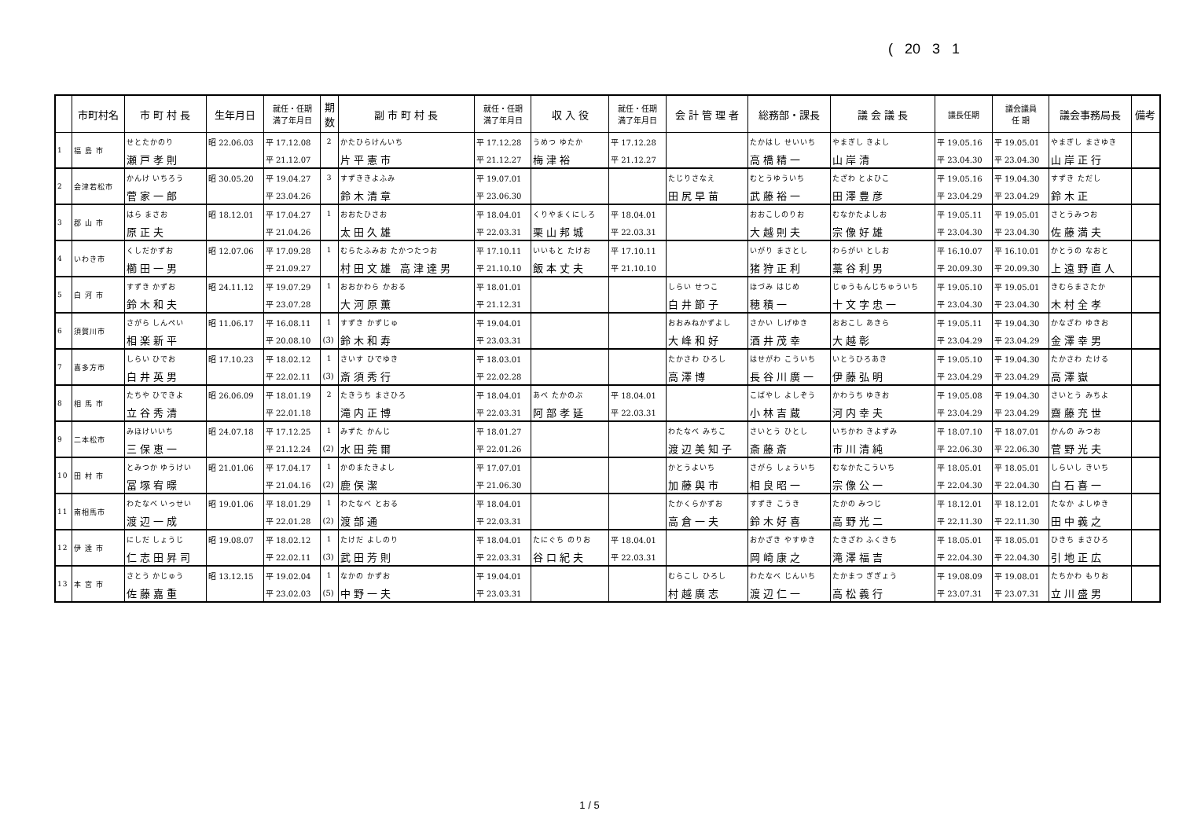( 20 3 1
| | 市町村名 | 市 町 村 長 | 生年月日 | 就任・任期 満了年月日 | 期 数 | 副 市 町 村 長 | 就任・任期 満了年月日 | 収 入 役 | 就任・任期 満了年月日 | 会 計 管 理 者 | 総務部・課長 | 議 会 議 長 | 議長任期 | 議会議員 任 期 | 議会事務局長 | 備考 |
| --- | --- | --- | --- | --- | --- | --- | --- | --- | --- | --- | --- | --- | --- | --- | --- | --- |
| 1 | 福 島 市 | せとたかのり | 昭 22.06.03 | 平 17.12.08 | 2 | かたひらけんいち | 平 17.12.28 | うめつ ゆたか | 平 17.12.28 | | たかはし せいいち | やまぎし きよし | 平 19.05.16 | 平 19.05.01 | やまぎし まさゆき | |
| | | 瀬戸孝則 | | 平 21.12.07 | | 片平憲市 | 平 21.12.27 | 梅津裕 | 平 21.12.27 | | 高橋精一 | 山岸清 | 平 23.04.30 | 平 23.04.30 | 山岸正行 | |
| 2 | 会津若松市 | かんけ いちろう | 昭 30.05.20 | 平 19.04.27 | 3 | すずききよふみ | 平 19.07.01 | | | たじりさなえ | むとうゆういち | たざわ とよひこ | 平 19.05.16 | 平 19.04.30 | すずき ただし | |
| | | 菅家一郎 | | 平 23.04.26 | | 鈴木清章 | 平 23.06.30 | | | 田尻早苗 | 武藤裕一 | 田澤豊彦 | 平 23.04.29 | 平 23.04.29 | 鈴木正 | |
| 3 | 郡 山 市 | はら まさお | 昭 18.12.01 | 平 17.04.27 | 1 | おおたひさお | 平 18.04.01 | くりやまくにしろ | 平 18.04.01 | | おおこしのりお | むなかたよしお | 平 19.05.11 | 平 19.05.01 | さとうみつお | |
| | | 原正夫 | | 平 21.04.26 | | 太田久雄 | 平 22.03.31 | 栗山邦城 | 平 22.03.31 | | 大越則夫 | 宗像好雄 | 平 23.04.30 | 平 23.04.30 | 佐藤満夫 | |
| 4 | いわき市 | くしだかずお | 昭 12.07.06 | 平 17.09.28 | 1 | むらたふみお たかつたつお | 平 17.10.11 | いいもと たけお | 平 17.10.11 | | いがり まさとし | わらがい としお | 平 16.10.07 | 平 16.10.01 | かとうの なおと | |
| | | 櫛田一男 | | 平 21.09.27 | | 村田文雄 高津達男 | 平 21.10.10 | 飯本丈夫 | 平 21.10.10 | | 猪狩正利 | 藁谷利男 | 平 20.09.30 | 平 20.09.30 | 上遠野直人 | |
| 5 | 白 河 市 | すずき かずお | 昭 24.11.12 | 平 19.07.29 | 1 | おおかわら かおる | 平 18.01.01 | | | しらい せつこ | ほづみ はじめ | じゅうもんじちゅういち | 平 19.05.10 | 平 19.05.01 | きむらまさたか | |
| | | 鈴木和夫 | | 平 23.07.28 | | 大河原薫 | 平 21.12.31 | | | 白井節子 | 穂積一 | 十文字忠一 | 平 23.04.30 | 平 23.04.30 | 木村全孝 | |
| 6 | 須賀川市 | さがら しんぺい | 昭 11.06.17 | 平 16.08.11 | 1 | すずき かずじゅ | 平 19.04.01 | | | おおみねかずよし | さかい しげゆき | おおこし あきら | 平 19.05.11 | 平 19.04.30 | かなざわ ゆきお | |
| | | 相楽新平 | | 平 20.08.10 | (3) | 鈴木和寿 | 平 23.03.31 | | | 大峰和好 | 酒井茂幸 | 大越彰 | 平 23.04.29 | 平 23.04.29 | 金澤幸男 | |
| 7 | 喜多方市 | しらい ひでお | 昭 17.10.23 | 平 18.02.12 | 1 | さいす ひでゆき | 平 18.03.01 | | | たかさわ ひろし | はせがわ こういち | いとうひろあき | 平 19.05.10 | 平 19.04.30 | たかさわ たける | |
| | | 白井英男 | | 平 22.02.11 | (3) | 斎須秀行 | 平 22.02.28 | | | 高澤博 | 長谷川廣一 | 伊藤弘明 | 平 23.04.29 | 平 23.04.29 | 高澤嶽 | |
| 8 | 相 馬 市 | たちや ひできよ | 昭 26.06.09 | 平 18.01.19 | 2 | たきうち まさひろ | 平 18.04.01 | あべ たかのぶ | 平 18.04.01 | | こばやし よしぞう | かわうち ゆきお | 平 19.05.08 | 平 19.04.30 | さいとう みちよ | |
| | | 立谷秀清 | | 平 22.01.18 | | 滝内正博 | 平 22.03.31 | 阿部孝延 | 平 22.03.31 | | 小林吉蔵 | 河内幸夫 | 平 23.04.29 | 平 23.04.29 | 齋藤充世 | |
| 9 | 二本松市 | みほけいいち | 昭 24.07.18 | 平 17.12.25 | 1 | みずた かんじ | 平 18.01.27 | | | わたなべ みちこ | さいとう ひとし | いちかわ きよずみ | 平 18.07.10 | 平 18.07.01 | かんの みつお | |
| | | 三保恵一 | | 平 21.12.24 | (2) | 水田莞爾 | 平 22.01.26 | | | 渡辺美知子 | 斎藤斎 | 市川清純 | 平 22.06.30 | 平 22.06.30 | 菅野光夫 | |
| 10 | 田 村 市 | とみつか ゆうけい | 昭 21.01.06 | 平 17.04.17 | 1 | かのまたきよし | 平 17.07.01 | | | かとうよいち | さがら しょういち | むなかたこういち | 平 18.05.01 | 平 18.05.01 | しらいし きいち | |
| | | 冨塚宥暻 | | 平 21.04.16 | (2) | 鹿俣潔 | 平 21.06.30 | | | 加藤與市 | 相良昭一 | 宗像公一 | 平 22.04.30 | 平 22.04.30 | 白石喜一 | |
| 11 | 南相馬市 | わたなべ いっせい | 昭 19.01.06 | 平 18.01.29 | 1 | わたなべ とおる | 平 18.04.01 | | | たかくらかずお | すずき こうき | たかの みつじ | 平 18.12.01 | 平 18.12.01 | たなか よしゆき | |
| | | 渡辺一成 | | 平 22.01.28 | (2) | 渡部通 | 平 22.03.31 | | | 高倉一夫 | 鈴木好喜 | 高野光二 | 平 22.11.30 | 平 22.11.30 | 田中義之 | |
| 12 | 伊 達 市 | にしだ しょうじ | 昭 19.08.07 | 平 18.02.12 | 1 | たけだ よしのり | 平 18.04.01 | たにぐち のりお | 平 18.04.01 | | おかざき やすゆき | たきざわ ふくきち | 平 18.05.01 | 平 18.05.01 | ひきち まさひろ | |
| | | 仁志田昇司 | | 平 22.02.11 | (3) | 武田芳則 | 平 22.03.31 | 谷口紀夫 | 平 22.03.31 | | 岡崎康之 | 滝澤福吉 | 平 22.04.30 | 平 22.04.30 | 引地正広 | |
| 13 | 本 宮 市 | さとう かじゅう | 昭 13.12.15 | 平 19.02.04 | 1 | なかの かずお | 平 19.04.01 | | | むらこし ひろし | わたなべ じんいち | たかまつ ぎぎょう | 平 19.08.09 | 平 19.08.01 | たちかわ もりお | |
| | | 佐藤嘉重 | | 平 23.02.03 | (5) | 中野一夫 | 平 23.03.31 | | | 村越廣志 | 渡辺仁一 | 高松義行 | 平 23.07.31 | 平 23.07.31 | 立川盛男 | |
1 / 5